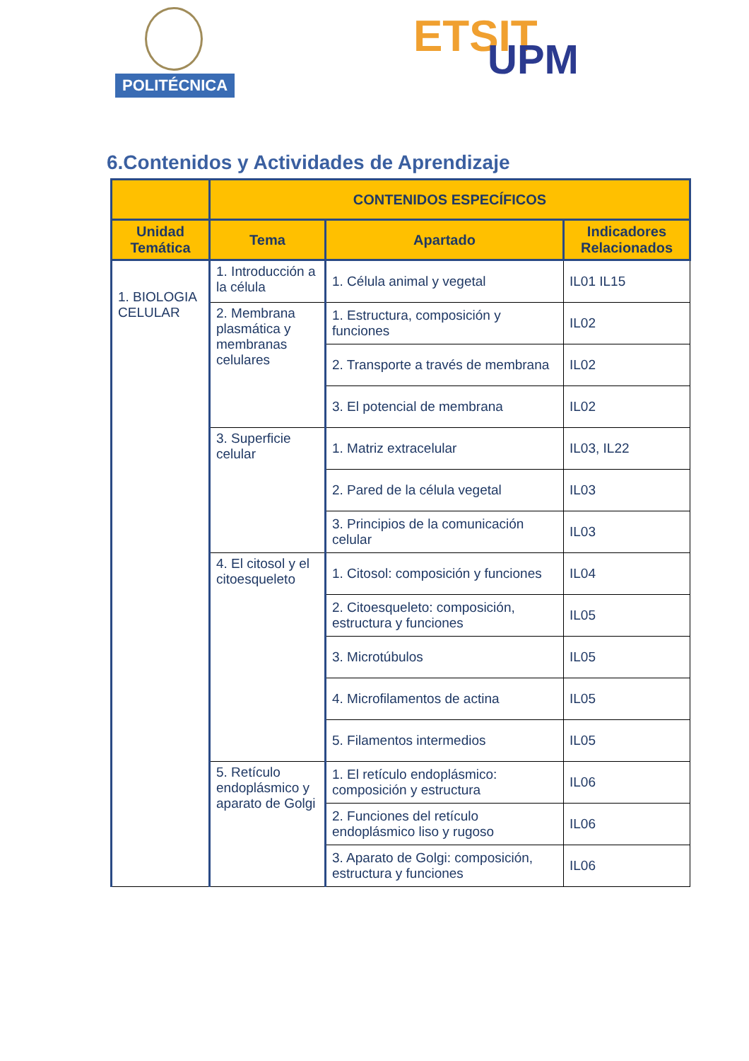POLITÉCNICA
ETSIT UPM
6.Contenidos y Actividades de Aprendizaje
| | CONTENIDOS ESPECÍFICOS | | |
| --- | --- | --- | --- |
| Unidad Temática | Tema | Apartado | Indicadores Relacionados |
| 1. BIOLOGIA CELULAR | 1. Introducción a la célula | 1. Célula animal y vegetal | IL01 IL15 |
| | 2. Membrana plasmática y membranas celulares | 1. Estructura, composición y funciones | IL02 |
| | | 2. Transporte a través de membrana | IL02 |
| | | 3. El potencial de membrana | IL02 |
| | 3. Superficie celular | 1. Matriz extracelular | IL03, IL22 |
| | | 2. Pared de la célula vegetal | IL03 |
| | | 3. Principios de la comunicación celular | IL03 |
| | 4. El citosol y el citoesqueleto | 1. Citosol: composición y funciones | IL04 |
| | | 2. Citoesqueleto: composición, estructura y funciones | IL05 |
| | | 3. Microtúbulos | IL05 |
| | | 4. Microfilamentos de actina | IL05 |
| | | 5. Filamentos intermedios | IL05 |
| | 5. Retículo endoplásmico y aparato de Golgi | 1. El retículo endoplásmico: composición y estructura | IL06 |
| | | 2. Funciones del retículo endoplásmico liso y rugoso | IL06 |
| | | 3. Aparato de Golgi: composición, estructura y funciones | IL06 |